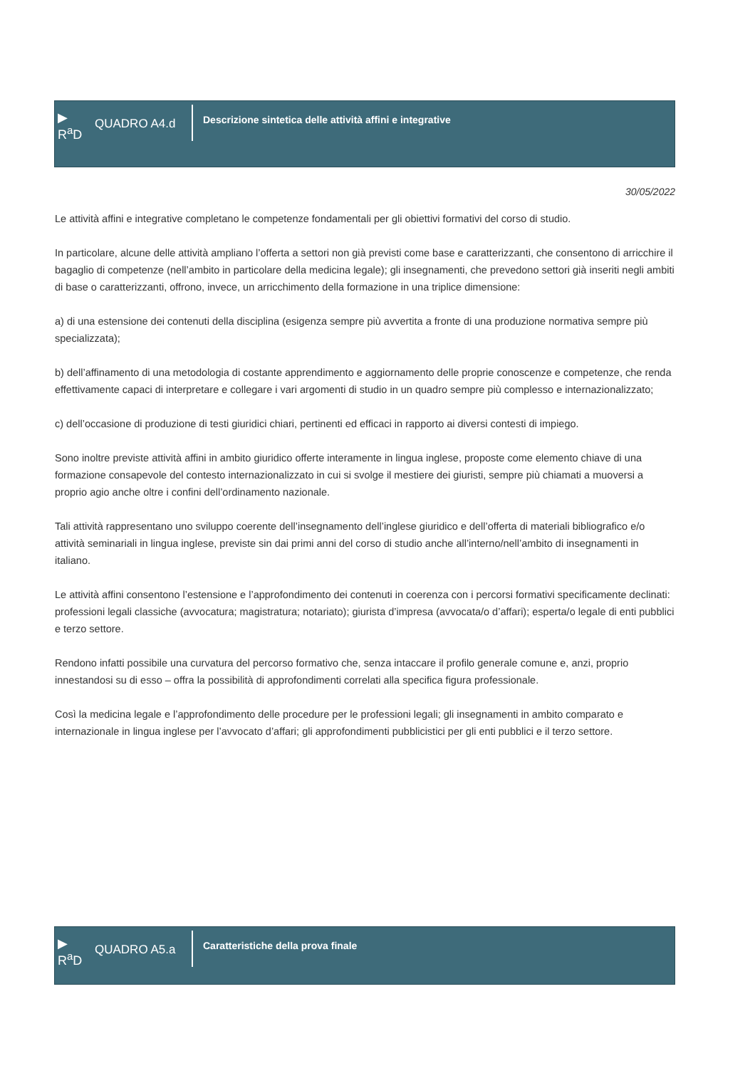▶
R<sup>a</sup>D
QUADRO A4.d
Descrizione sintetica delle attività affini e integrative
30/05/2022
Le attività affini e integrative completano le competenze fondamentali per gli obiettivi formativi del corso di studio.
In particolare, alcune delle attività ampliano l’offerta a settori non già previsti come base e caratterizzanti, che consentono di arricchire il bagaglio di competenze (nell’ambito in particolare della medicina legale); gli insegnamenti, che prevedono settori già inseriti negli ambiti di base o caratterizzanti, offrono, invece, un arricchimento della formazione in una triplice dimensione:
a) di una estensione dei contenuti della disciplina (esigenza sempre più avvertita a fronte di una produzione normativa sempre più specializzata);
b) dell’affinamento di una metodologia di costante apprendimento e aggiornamento delle proprie conoscenze e competenze, che renda effettivamente capaci di interpretare e collegare i vari argomenti di studio in un quadro sempre più complesso e internazionalizzato;
c) dell’occasione di produzione di testi giuridici chiari, pertinenti ed efficaci in rapporto ai diversi contesti di impiego.
Sono inoltre previste attività affini in ambito giuridico offerte interamente in lingua inglese, proposte come elemento chiave di una formazione consapevole del contesto internazionalizzato in cui si svolge il mestiere dei giuristi, sempre più chiamati a muoversi a proprio agio anche oltre i confini dell’ordinamento nazionale.
Tali attività rappresentano uno sviluppo coerente dell’insegnamento dell’inglese giuridico e dell’offerta di materiali bibliografico e/o attività seminariali in lingua inglese, previste sin dai primi anni del corso di studio anche all’interno/nell’ambito di insegnamenti in italiano.
Le attività affini consentono l’estensione e l’approfondimento dei contenuti in coerenza con i percorsi formativi specificamente declinati: professioni legali classiche (avvocatura; magistratura; notariato); giurista d’impresa (avvocata/o d’affari); esperta/o legale di enti pubblici e terzo settore.
Rendono infatti possibile una curvatura del percorso formativo che, senza intaccare il profilo generale comune e, anzi, proprio innestandosi su di esso – offra la possibilità di approfondimenti correlati alla specifica figura professionale.
Così la medicina legale e l’approfondimento delle procedure per le professioni legali; gli insegnamenti in ambito comparato e internazionale in lingua inglese per l’avvocato d’affari; gli approfondimenti pubblicistici per gli enti pubblici e il terzo settore.
▶
R<sup>a</sup>D
QUADRO A5.a
Caratteristiche della prova finale